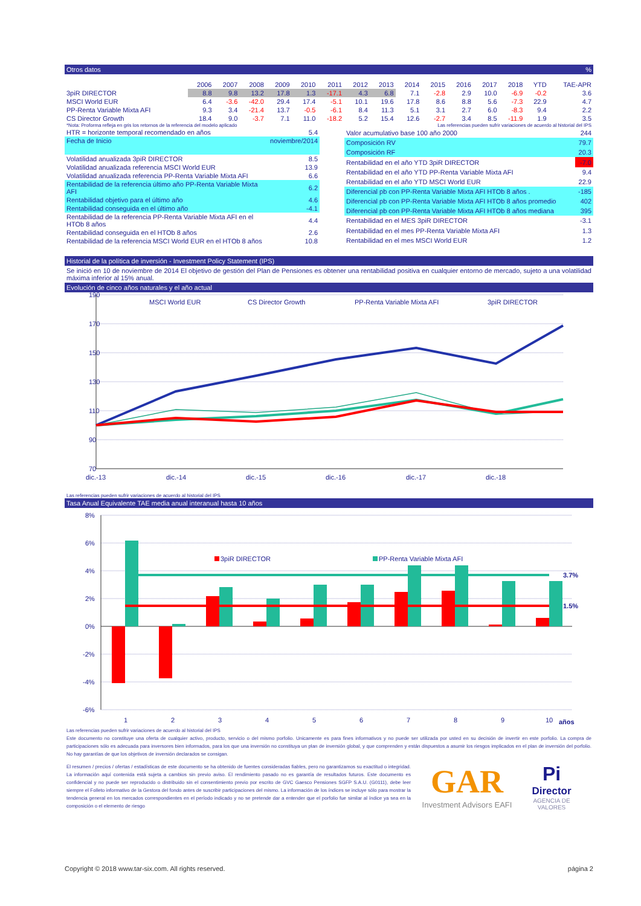Otros datos%
| | 2006 | 2007 | 2008 | 2009 | 2010 | 2011 | 2012 | 2013 | 2014 | 2015 | 2016 | 2017 | 2018 | YTD | TAE-APR |
| --- | --- | --- | --- | --- | --- | --- | --- | --- | --- | --- | --- | --- | --- | --- | --- |
| 3piR DIRECTOR | 8.8 | 9.8 | 13.2 | 17.8 | 1.3 | -17.1 | 4.3 | 6.8 | 7.1 | -2.8 | 2.9 | 10.0 | -6.9 | -0.2 | 3.6 |
| MSCI World EUR | 6.4 | -3.6 | -42.0 | 29.4 | 17.4 | -5.1 | 10.1 | 19.6 | 17.8 | 8.6 | 8.8 | 5.6 | -7.3 | 22.9 | 4.7 |
| PP-Renta Variable Mixta AFI | 9.3 | 3.4 | -21.4 | 13.7 | -0.5 | -6.1 | 8.4 | 11.3 | 5.1 | 3.1 | 2.7 | 6.0 | -8.3 | 9.4 | 2.2 |
| CS Director Growth | 18.4 | 9.0 | -3.7 | 7.1 | 11.0 | -18.2 | 5.2 | 15.4 | 12.6 | -2.7 | 3.4 | 8.5 | -11.9 | 1.9 | 3.5 |
*Nota: Proforma refleja en gris los retornos de la referencia del modelo aplicado Las referencias pueden sufrir variaciones de acuerdo al historial del IPS
| HTR = horizonte temporal recomendado en años | 5.4 |
| Fecha de Inicio | noviembre/2014 |
| Volatilidad anualizada 3piR DIRECTOR | 8.5 |
| Volatilidad anualizada referencia MSCI World EUR | 13.9 |
| Volatilidad anualizada referencia PP-Renta Variable Mixta AFI | 6.6 |
| Rentabilidad de la referencia último año PP-Renta Variable Mixta AFI | 6.2 |
| Rentabilidad objetivo para el último año | 4.6 |
| Rentabilidad conseguida en el último año | -4.1 |
| Rentabilidad de la referencia PP-Renta Variable Mixta AFI en el HTOb 8 años | 4.4 |
| Rentabilidad conseguida en el HTOb 8 años | 2.6 |
| Rentabilidad de la referencia MSCI World EUR en el HTOb 8 años | 10.8 |
| Valor acumulativo base 100 año 2000 | 244 |
| Composición RV | 79.7 |
| Composición RF | 20.3 |
| Rentabilidad en el año YTD 3piR DIRECTOR | -7.0 |
| Rentabilidad en el año YTD PP-Renta Variable Mixta AFI | 9.4 |
| Rentabilidad en el año YTD MSCI World EUR | 22.9 |
| Diferencial pb con PP-Renta Variable Mixta AFI HTOb 8 años . | -185 |
| Diferencial pb con PP-Renta Variable Mixta AFI HTOb 8 años promedio | 402 |
| Diferencial pb con PP-Renta Variable Mixta AFI HTOb 8 años mediana | 395 |
| Rentabilidad en el MES 3piR DIRECTOR | -3.1 |
| Rentabilidad en el mes PP-Renta Variable Mixta AFI | 1.3 |
| Rentabilidad en el mes MSCI World EUR | 1.2 |
Historial de la política de inversión - Investment Policy Statement (IPS)
Se inició en 10 de noviembre de 2014 El objetivo de gestión del Plan de Pensiones es obtener una rentabilidad positiva en cualquier entorno de mercado, sujeto a una volatilidad máxima inferior al 15% anual.
Evolución de cinco años naturales y el año actual
190
170
150
130
110
90
70
MSCI World EUR
CS Director Growth
PP-Renta Variable Mixta AFI
3piR DIRECTOR
dic.-13
dic.-14
dic.-15
dic.-16
dic.-17
dic.-18
Las referencias pueden sufrir variaciones de acuerdo al historial del IPS
Tasa Anual Equivalente TAE media anual interanual hasta 10 años
8%
6%
4%
2%
0%
-2%
-4%
-6%
3.7%
1.5%
3piR DIRECTOR
PP-Renta Variable Mixta AFI
1
2
3
4
5
6
7
8
9
10
años
Las referencias pueden sufrir variaciones de acuerdo al historial del IPS
Este documento no constituye una oferta de cualquier activo, producto, servicio o del mismo porfolio. Unicamente es para fines informativos y no puede ser utilizada por usted en su decisión de invertir en este porfolio. La compra de participaciones sólo es adecuada para inversores bien informados, para los que una inversión no constituya un plan de inversión global, y que comprenden y están dispuestos a asumir los riesgos implicados en el plan de inversión del porfolio. No hay garantías de que los objetivos de inversión declarados se consigan.
El resumen / precios / ofertas / estadísticas de este documento se ha obtenido de fuentes consideradas fiables, pero no garantizamos su exactitud o integridad. La información aquí contenida está sujeta a cambios sin previo aviso. El rendimiento pasado no es garantía de resultados futuros. Este documento es confidencial y no puede ser reproducido o distribuido sin el consentimiento previo por escrito de GVC Gaesco Pensiones SGFP S.A.U. (G0111), debe leer siempre el Folleto informativo de la Gestora del fondo antes de suscribir participaciones del mismo. La información de los índices se incluye sólo para mostrar la tendencia general en los mercados correspondientes en el período indicado y no se pretende dar a entender que el porfolio fue similar al índice ya sea en la composición o el elemento de riesgo
GAR
Investment Advisors EAFI
Pi
Director
AGENCIA DE VALORES
Copyright © 2018 www.tar-six.com. All rights reserved. página 2